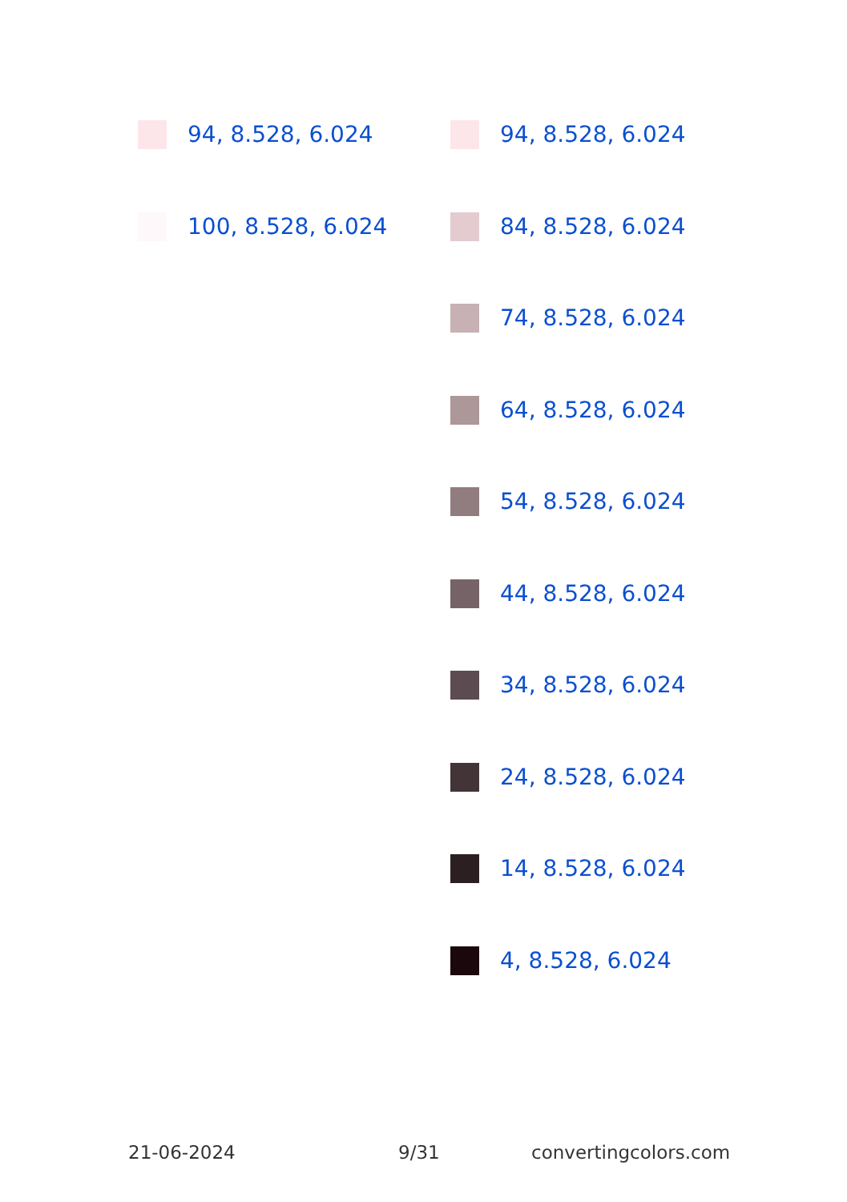94, 8.528, 6.024
100, 8.528, 6.024
94, 8.528, 6.024
84, 8.528, 6.024
74, 8.528, 6.024
64, 8.528, 6.024
54, 8.528, 6.024
44, 8.528, 6.024
34, 8.528, 6.024
24, 8.528, 6.024
14, 8.528, 6.024
4, 8.528, 6.024
21-06-2024 9/31 convertingcolors.com